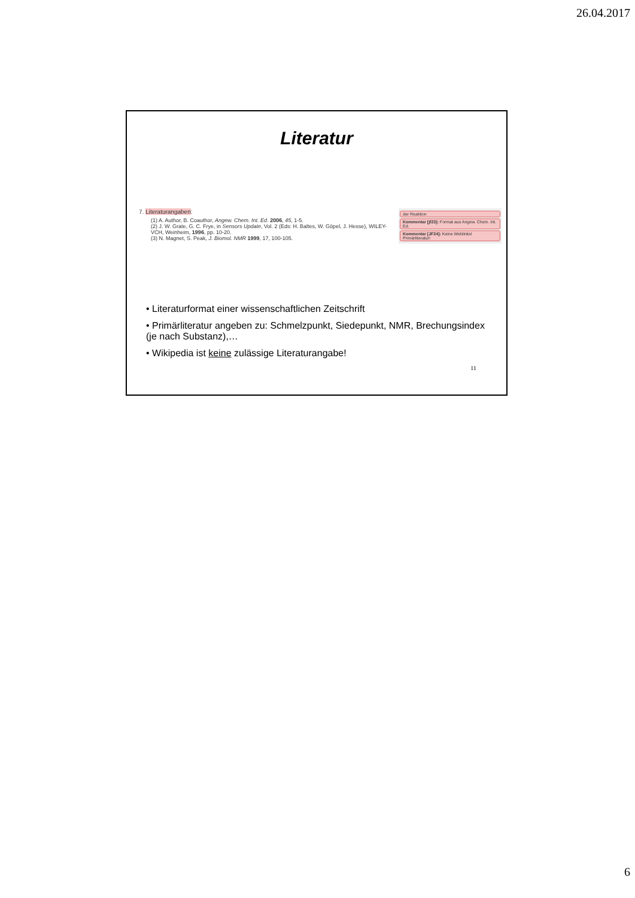26.04.2017
Literatur
7. Literaturangaben:
(1) A. Author, B. Coauthor, Angew. Chem. Int. Ed. 2006, 45, 1-5.
(2) J. W. Grate, G. C. Frye, in Sensors Update, Vol. 2 (Eds: H. Baltes, W. Göpel, J. Hesse), WILEY-VCH, Weinheim, 1996, pp. 10-20.
(3) N. Magnet, S. Peak, J. Biomol. NMR 1999, 17, 100-105.
der Reaktion
Kommentar [jf23]: Format aus Angew. Chem. Int. Ed.
Kommentar [JF24]: Keine Weblinks! Primärliteratur!
• Literaturformat einer wissenschaftlichen Zeitschrift
• Primärliteratur angeben zu: Schmelzpunkt, Siedepunkt, NMR, Brechungsindex (je nach Substanz),…
• Wikipedia ist keine zulässige Literaturangabe!
11
6